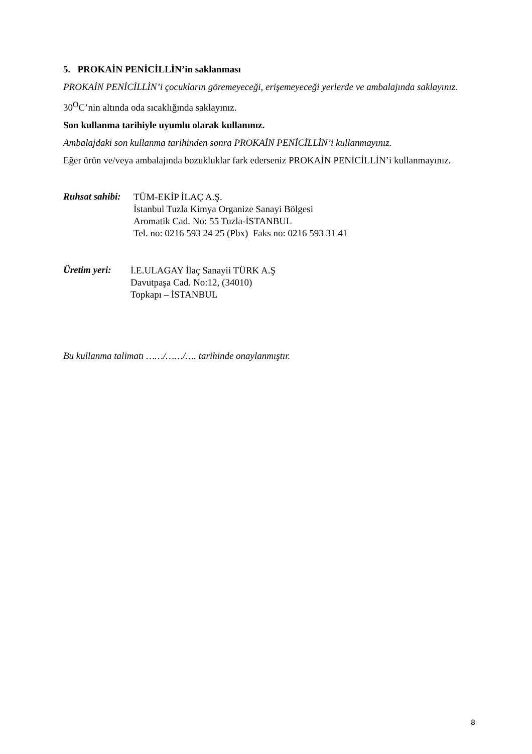5. PROKAİN PENİCİLLİN’in saklanması
PROKAİN PENİCİLLİN’i çocukların göremeyeceği, erişemeyeceği yerlerde ve ambalajında saklayınız.
30<sup>O</sup>C’nin altında oda sıcaklığında saklayınız.
Son kullanma tarihiyle uyumlu olarak kullanınız.
Ambalajdaki son kullanma tarihinden sonra PROKAİN PENİCİLLİN’i kullanmayınız.
Eğer ürün ve/veya ambalajında bozukluklar fark ederseniz PROKAİN PENİCİLLİN’i kullanmayınız.
Ruhsat sahibi:
TÜM-EKİP İLAÇ A.Ş.
İstanbul Tuzla Kimya Organize Sanayi Bölgesi
Aromatik Cad. No: 55 Tuzla-İSTANBUL
Tel. no: 0216 593 24 25 (Pbx) Faks no: 0216 593 31 41
Üretim yeri:
İ.E.ULAGAY İlaç Sanayii TÜRK A.Ş
Davutpaşa Cad. No:12, (34010)
Topkapı – İSTANBUL
Bu kullanma talimatı ……/……/…. tarihinde onaylanmıştır.
8